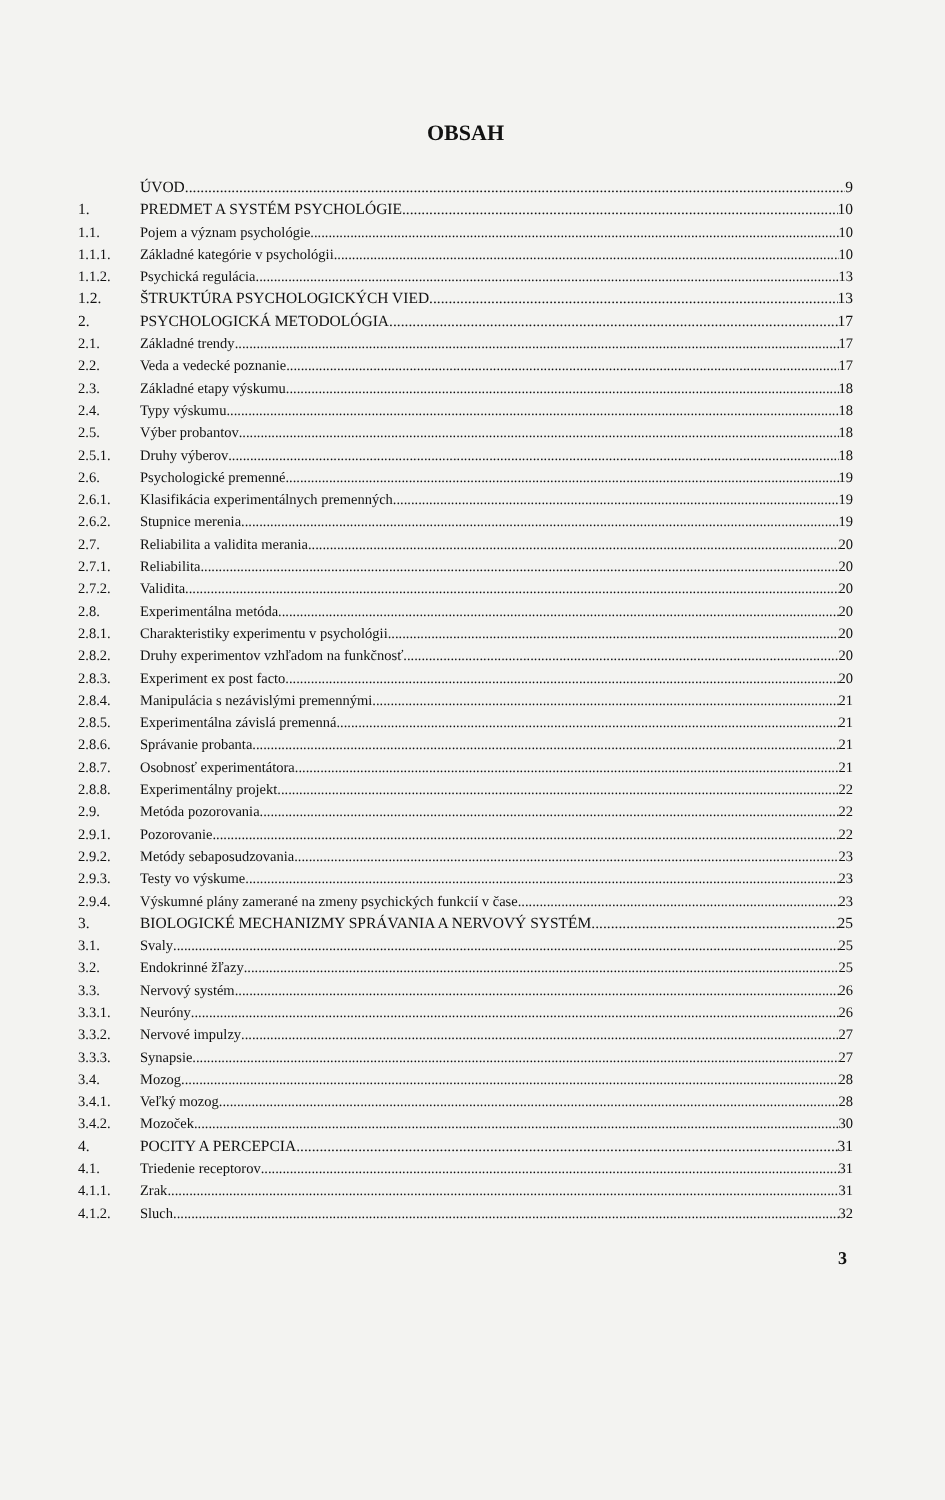OBSAH
ÚVOD 9
1. PREDMET A SYSTÉM PSYCHOLÓGIE 10
1.1. Pojem a význam psychológie 10
1.1.1. Základné kategórie v psychológii 10
1.1.2. Psychická regulácia 13
1.2. ŠTRUKTÚRA PSYCHOLOGICKÝCH VIED 13
2. PSYCHOLOGICKÁ METODOLÓGIA 17
2.1. Základné trendy 17
2.2. Veda a vedecké poznanie 17
2.3. Základné etapy výskumu 18
2.4. Typy výskumu 18
2.5. Výber probantov 18
2.5.1. Druhy výberov 18
2.6. Psychologické premenné 19
2.6.1. Klasifikácia experimentálnych premenných 19
2.6.2. Stupnice merenia 19
2.7. Reliabilita a validita merania 20
2.7.1. Reliabilita 20
2.7.2. Validita 20
2.8. Experimentálna metóda 20
2.8.1. Charakteristiky experimentu v psychológii 20
2.8.2. Druhy experimentov vzhľadom na funkčnosť 20
2.8.3. Experiment ex post facto 20
2.8.4. Manipulácia s nezávislými premennými 21
2.8.5. Experimentálna závislá premenná 21
2.8.6. Správanie probanta 21
2.8.7. Osobnosť experimentátora 21
2.8.8. Experimentálny projekt 22
2.9. Metóda pozorovania 22
2.9.1. Pozorovanie 22
2.9.2. Metódy sebaposudzovania 23
2.9.3. Testy vo výskume 23
2.9.4. Výskumné plány zamerané na zmeny psychických funkcií v čase 23
3. BIOLOGICKÉ MECHANIZMY SPRÁVANIA A NERVOVÝ SYSTÉM 25
3.1. Svaly 25
3.2. Endokrinné žľazy 25
3.3. Nervový systém 26
3.3.1. Neuróny 26
3.3.2. Nervové impulzy 27
3.3.3. Synapsie 27
3.4. Mozog 28
3.4.1. Veľký mozog 28
3.4.2. Mozoček 30
4. POCITY A PERCEPCIA 31
4.1. Triedenie receptorov 31
4.1.1. Zrak 31
4.1.2. Sluch 32
3